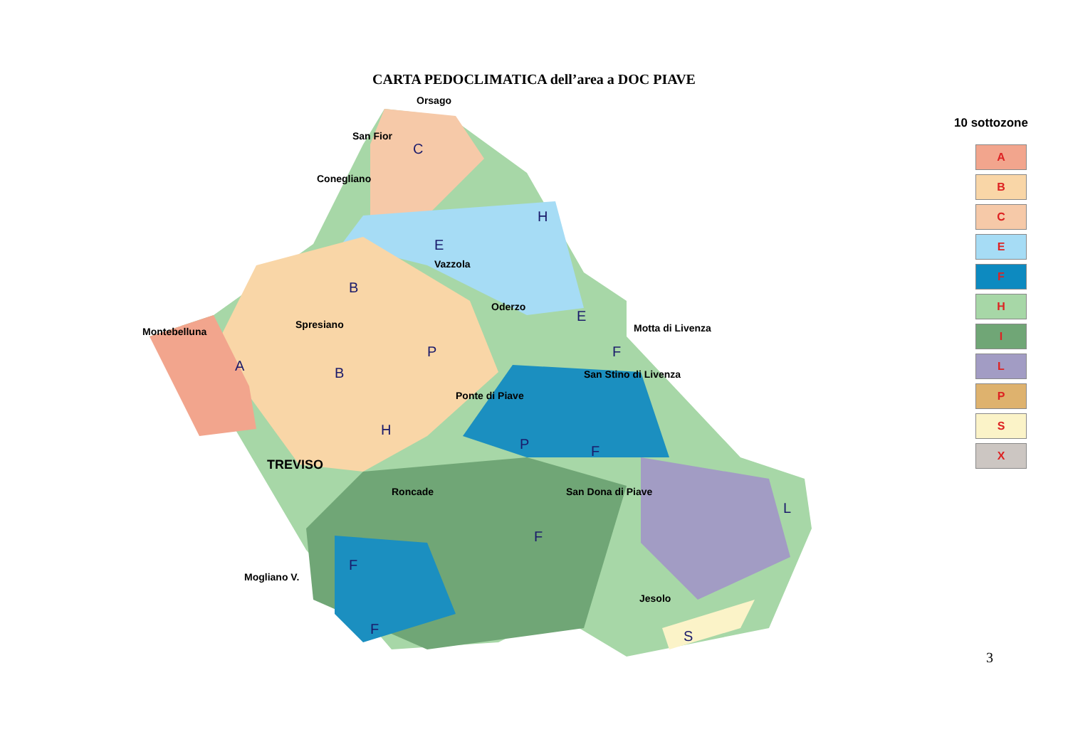CARTA PEDOCLIMATICA dell’area a DOC PIAVE
Orsago
San Fior
Conegliano
Vazzola
Oderzo
Spresiano
Montebelluna Motta di Livenza
San Stino di Livenza
Ponte di Piave
TREVISO
Roncade San Dona di Piave
Mogliano V.
Jesolo
C
H
E
B
E
A B
P F
H
P F
L
F
F
F S
10 sottozone
A
B
C
E
F
H
I
L
P
S
X
3